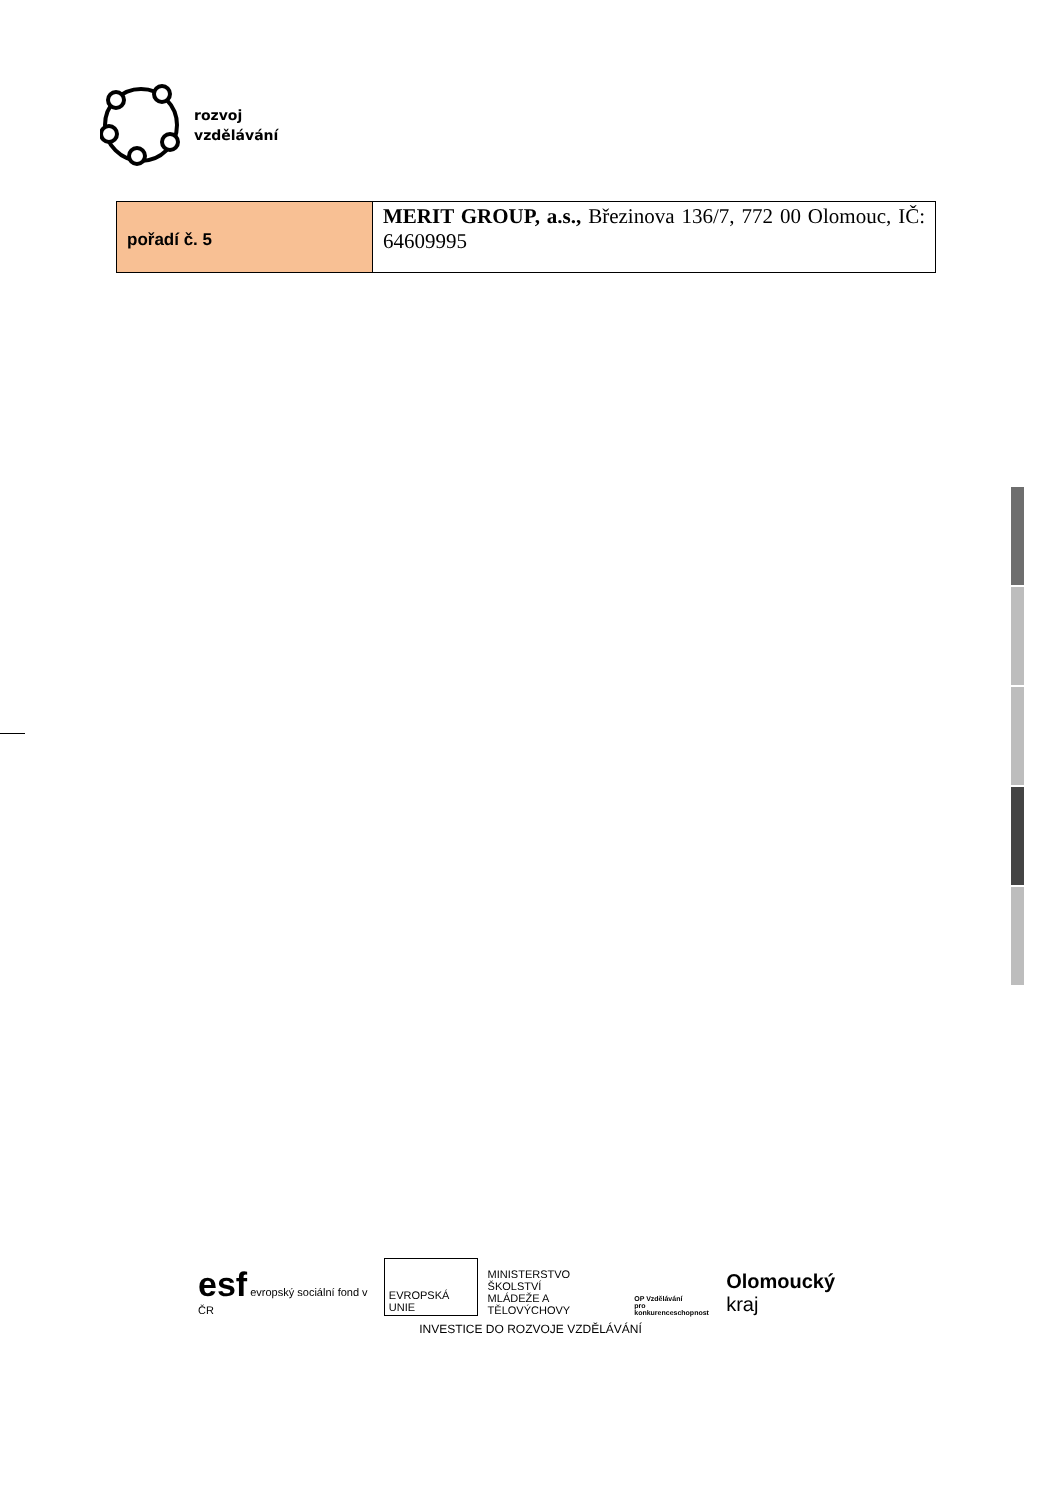rozvoj
vzdělávání
| pořadí č. 5 | MERIT GROUP, a.s., Březinova 136/7, 772 00 Olomouc, IČ: 64609995 |
esf evropský sociální fond v ČR
EVROPSKÁ UNIE
MINISTERSTVO ŠKOLSTVÍ
MLÁDEŽE A TĚLOVÝCHOVY
OP Vzdělávání
pro konkurenceschopnost
Olomoucký kraj
INVESTICE DO ROZVOJE VZDĚLÁVÁNÍ